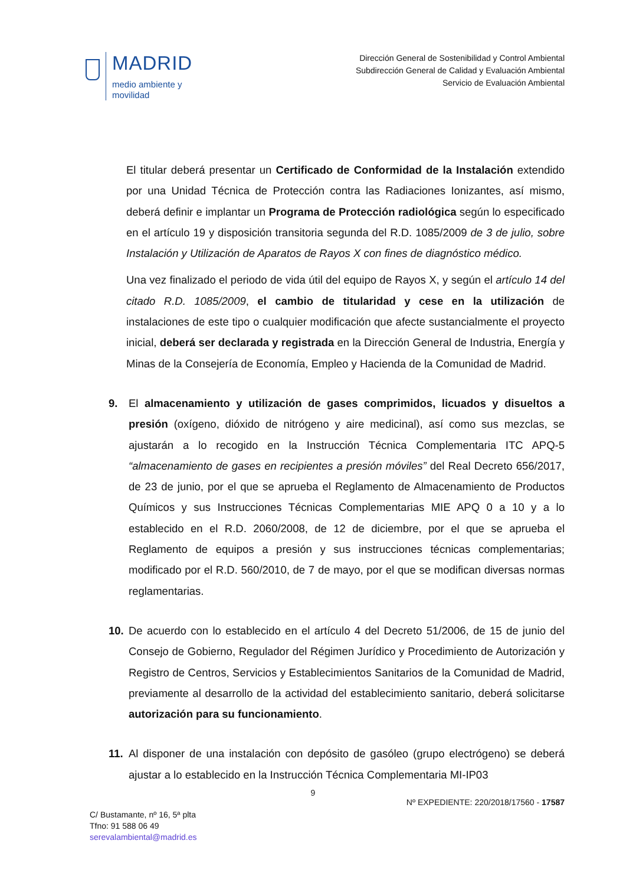MADRID
medio ambiente y
movilidad
Dirección General de Sostenibilidad y Control Ambiental
Subdirección General de Calidad y Evaluación Ambiental
Servicio de Evaluación Ambiental
El titular deberá presentar un Certificado de Conformidad de la Instalación extendido por una Unidad Técnica de Protección contra las Radiaciones Ionizantes, así mismo, deberá definir e implantar un Programa de Protección radiológica según lo especificado en el artículo 19 y disposición transitoria segunda del R.D. 1085/2009 de 3 de julio, sobre Instalación y Utilización de Aparatos de Rayos X con fines de diagnóstico médico.
Una vez finalizado el periodo de vida útil del equipo de Rayos X, y según el artículo 14 del citado R.D. 1085/2009, el cambio de titularidad y cese en la utilización de instalaciones de este tipo o cualquier modificación que afecte sustancialmente el proyecto inicial, deberá ser declarada y registrada en la Dirección General de Industria, Energía y Minas de la Consejería de Economía, Empleo y Hacienda de la Comunidad de Madrid.
9. El almacenamiento y utilización de gases comprimidos, licuados y disueltos a presión (oxígeno, dióxido de nitrógeno y aire medicinal), así como sus mezclas, se ajustarán a lo recogido en la Instrucción Técnica Complementaria ITC APQ-5 “almacenamiento de gases en recipientes a presión móviles” del Real Decreto 656/2017, de 23 de junio, por el que se aprueba el Reglamento de Almacenamiento de Productos Químicos y sus Instrucciones Técnicas Complementarias MIE APQ 0 a 10 y a lo establecido en el R.D. 2060/2008, de 12 de diciembre, por el que se aprueba el Reglamento de equipos a presión y sus instrucciones técnicas complementarias; modificado por el R.D. 560/2010, de 7 de mayo, por el que se modifican diversas normas reglamentarias.
10. De acuerdo con lo establecido en el artículo 4 del Decreto 51/2006, de 15 de junio del Consejo de Gobierno, Regulador del Régimen Jurídico y Procedimiento de Autorización y Registro de Centros, Servicios y Establecimientos Sanitarios de la Comunidad de Madrid, previamente al desarrollo de la actividad del establecimiento sanitario, deberá solicitarse autorización para su funcionamiento.
11. Al disponer de una instalación con depósito de gasóleo (grupo electrógeno) se deberá ajustar a lo establecido en la Instrucción Técnica Complementaria MI-IP03
9
Nº EXPEDIENTE: 220/2018/17560 - 17587
C/ Bustamante, nº 16, 5ª plta
Tfno: 91 588 06 49
serevalambiental@madrid.es